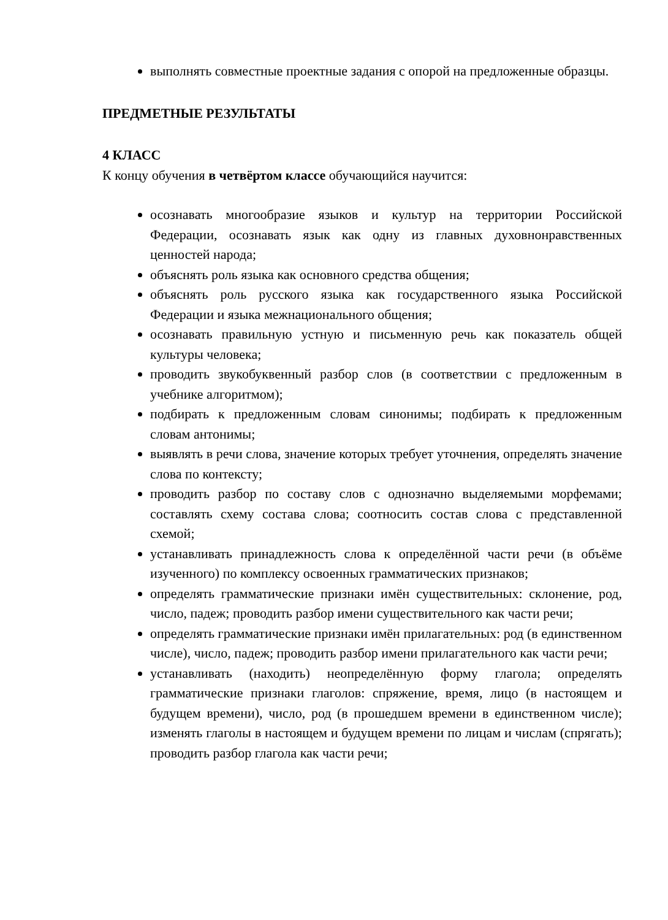выполнять совместные проектные задания с опорой на предложенные образцы.
ПРЕДМЕТНЫЕ РЕЗУЛЬТАТЫ
4 КЛАСС
К концу обучения в четвёртом классе обучающийся научится:
осознавать многообразие языков и культур на территории Российской Федерации, осознавать язык как одну из главных духовнонравственных ценностей народа;
объяснять роль языка как основного средства общения;
объяснять роль русского языка как государственного языка Российской Федерации и языка межнационального общения;
осознавать правильную устную и письменную речь как показатель общей культуры человека;
проводить звукобуквенный разбор слов (в соответствии с предложенным в учебнике алгоритмом);
подбирать к предложенным словам синонимы; подбирать к предложенным словам антонимы;
выявлять в речи слова, значение которых требует уточнения, определять значение слова по контексту;
проводить разбор по составу слов с однозначно выделяемыми морфемами; составлять схему состава слова; соотносить состав слова с представленной схемой;
устанавливать принадлежность слова к определённой части речи (в объёме изученного) по комплексу освоенных грамматических признаков;
определять грамматические признаки имён существительных: склонение, род, число, падеж; проводить разбор имени существительного как части речи;
определять грамматические признаки имён прилагательных: род (в единственном числе), число, падеж; проводить разбор имени прилагательного как части речи;
устанавливать (находить) неопределённую форму глагола; определять грамматические признаки глаголов: спряжение, время, лицо (в настоящем и будущем времени), число, род (в прошедшем времени в единственном числе); изменять глаголы в настоящем и будущем времени по лицам и числам (спрягать); проводить разбор глагола как части речи;